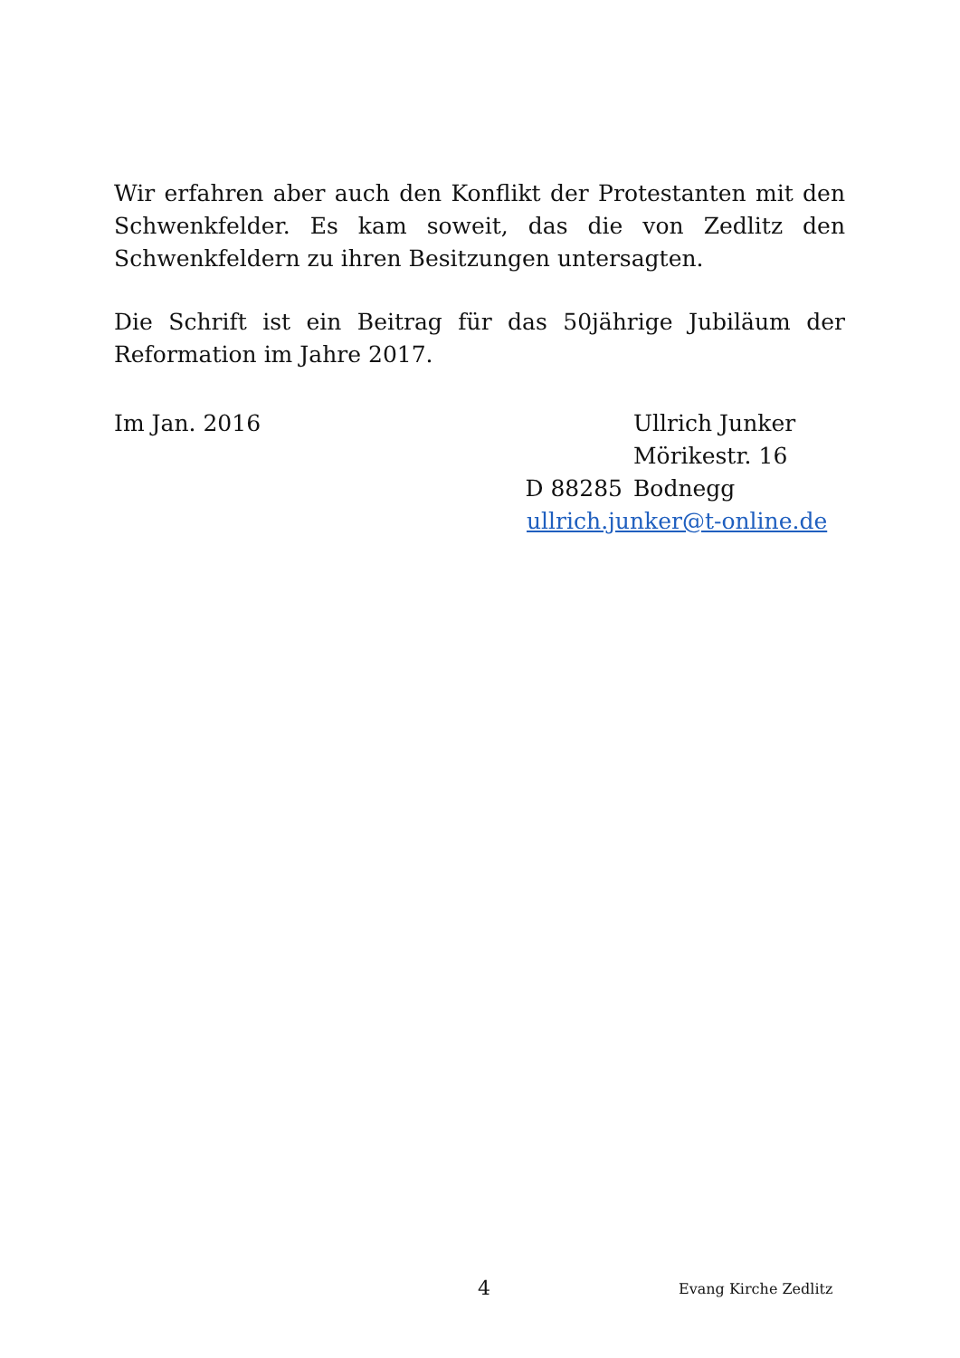Wir erfahren aber auch den Konflikt der Protestanten mit den Schwenkfelder. Es kam soweit, das die von Zedlitz den Schwenkfeldern zu ihren Besitzungen untersagten.
Die Schrift ist ein Beitrag für das 50jährige Jubiläum der Reformation im Jahre 2017.
Im Jan. 2016 Ullrich Junker
Mörikestr. 16
D 88285 Bodnegg
ullrich.junker@t-online.de
4 Evang Kirche Zedlitz